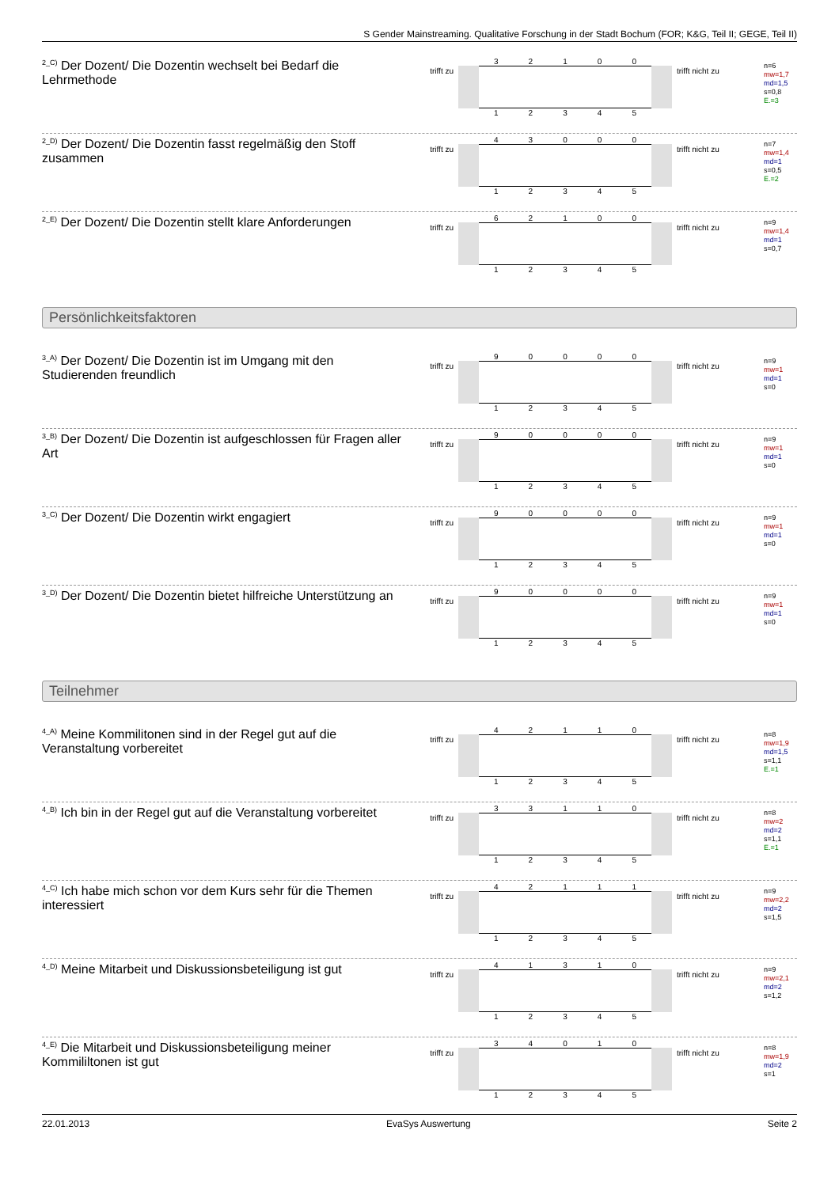S Gender Mainstreaming. Qualitative Forschung in der Stadt Bochum (FOR; K&G, Teil II; GEGE, Teil II)
<sup>2_C)</sup> Der Dozent/ Die Dozentin wechselt bei Bedarf die Lehrmethode
trifft zu
3 2 1 0 0
1 2 3 4 5
trifft nicht zu
n=6
mw=1,7
md=1,5
s=0,8
E.=3
<sup>2_D)</sup> Der Dozent/ Die Dozentin fasst regelmäßig den Stoff zusammen
trifft zu
4 3 0 0 0
1 2 3 4 5
trifft nicht zu
n=7
mw=1,4
md=1
s=0,5
E.=2
<sup>2_E)</sup> Der Dozent/ Die Dozentin stellt klare Anforderungen
trifft zu
6 2 1 0 0
1 2 3 4 5
trifft nicht zu
n=9
mw=1,4
md=1
s=0,7
Persönlichkeitsfaktoren
<sup>3_A)</sup> Der Dozent/ Die Dozentin ist im Umgang mit den Studierenden freundlich
trifft zu
9 0 0 0 0
1 2 3 4 5
trifft nicht zu
n=9
mw=1
md=1
s=0
<sup>3_B)</sup> Der Dozent/ Die Dozentin ist aufgeschlossen für Fragen aller Art
trifft zu
9 0 0 0 0
1 2 3 4 5
trifft nicht zu
n=9
mw=1
md=1
s=0
<sup>3_C)</sup> Der Dozent/ Die Dozentin wirkt engagiert
trifft zu
9 0 0 0 0
1 2 3 4 5
trifft nicht zu
n=9
mw=1
md=1
s=0
<sup>3_D)</sup> Der Dozent/ Die Dozentin bietet hilfreiche Unterstützung an
trifft zu
9 0 0 0 0
1 2 3 4 5
trifft nicht zu
n=9
mw=1
md=1
s=0
Teilnehmer
<sup>4_A)</sup> Meine Kommilitonen sind in der Regel gut auf die Veranstaltung vorbereitet
trifft zu
4 2 1 1 0
1 2 3 4 5
trifft nicht zu
n=8
mw=1,9
md=1,5
s=1,1
E.=1
<sup>4_B)</sup> Ich bin in der Regel gut auf die Veranstaltung vorbereitet
trifft zu
3 3 1 1 0
1 2 3 4 5
trifft nicht zu
n=8
mw=2
md=2
s=1,1
E.=1
<sup>4_C)</sup> Ich habe mich schon vor dem Kurs sehr für die Themen interessiert
trifft zu
4 2 1 1 1
1 2 3 4 5
trifft nicht zu
n=9
mw=2,2
md=2
s=1,5
<sup>4_D)</sup> Meine Mitarbeit und Diskussionsbeteiligung ist gut
trifft zu
4 1 3 1 0
1 2 3 4 5
trifft nicht zu
n=9
mw=2,1
md=2
s=1,2
<sup>4_E)</sup> Die Mitarbeit und Diskussionsbeteiligung meiner Kommililtonen ist gut
trifft zu
3 4 0 1 0
1 2 3 4 5
trifft nicht zu
n=8
mw=1,9
md=2
s=1
22.01.2013 EvaSys Auswertung Seite 2